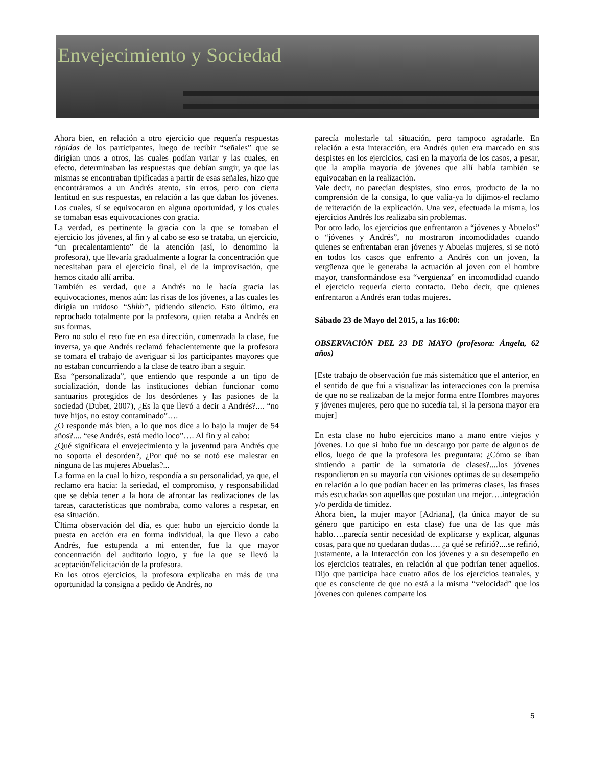Envejecimiento y Sociedad
Ahora bien, en relación a otro ejercicio que requería respuestas rápidas de los participantes, luego de recibir “señales” que se dirigían unos a otros, las cuales podían variar y las cuales, en efecto, determinaban las respuestas que debían surgir, ya que las mismas se encontraban tipificadas a partir de esas señales, hizo que encontráramos a un Andrés atento, sin erros, pero con cierta lentitud en sus respuestas, en relación a las que daban los jóvenes. Los cuales, sí se equivocaron en alguna oportunidad, y los cuales se tomaban esas equivocaciones con gracia.
La verdad, es pertinente la gracia con la que se tomaban el ejercicio los jóvenes, al fin y al cabo se eso se trataba, un ejercicio, “un precalentamiento” de la atención (así, lo denomino la profesora), que llevaría gradualmente a lograr la concentración que necesitaban para el ejercicio final, el de la improvisación, que hemos citado allí arriba.
También es verdad, que a Andrés no le hacía gracia las equivocaciones, menos aún: las risas de los jóvenes, a las cuales les dirigía un ruidoso “Shhh”, pidiendo silencio. Esto último, era reprochado totalmente por la profesora, quien retaba a Andrés en sus formas.
Pero no solo el reto fue en esa dirección, comenzada la clase, fue inversa, ya que Andrés reclamó fehacientemente que la profesora se tomara el trabajo de averiguar si los participantes mayores que no estaban concurriendo a la clase de teatro iban a seguir.
Esa “personalizada”, que entiendo que responde a un tipo de socialización, donde las instituciones debían funcionar como santuarios protegidos de los desórdenes y las pasiones de la sociedad (Dubet, 2007), ¿Es la que llevó a decir a Andrés?.... “no tuve hijos, no estoy contaminado”….
¿O responde más bien, a lo que nos dice a lo bajo la mujer de 54 años?.... “ese Andrés, está medio loco”…. Al fin y al cabo:
¿Qué significara el envejecimiento y la juventud para Andrés que no soporta el desorden?, ¿Por qué no se notó ese malestar en ninguna de las mujeres Abuelas?...
La forma en la cual lo hizo, respondía a su personalidad, ya que, el reclamo era hacia: la seriedad, el compromiso, y responsabilidad que se debía tener a la hora de afrontar las realizaciones de las tareas, características que nombraba, como valores a respetar, en esa situación.
Última observación del día, es que: hubo un ejercicio donde la puesta en acción era en forma individual, la que llevo a cabo Andrés, fue estupenda a mi entender, fue la que mayor concentración del auditorio logro, y fue la que se llevó la aceptación/felicitación de la profesora.
En los otros ejercicios, la profesora explicaba en más de una oportunidad la consigna a pedido de Andrés, no
parecía molestarle tal situación, pero tampoco agradarle. En relación a esta interacción, era Andrés quien era marcado en sus despistes en los ejercicios, casi en la mayoría de los casos, a pesar, que la amplia mayoría de jóvenes que allí había también se equivocaban en la realización.
Vale decir, no parecían despistes, sino erros, producto de la no comprensión de la consiga, lo que valía-ya lo dijimos-el reclamo de reiteración de la explicación. Una vez, efectuada la misma, los ejercicios Andrés los realizaba sin problemas.
Por otro lado, los ejercicios que enfrentaron a “jóvenes y Abuelos” o “jóvenes y Andrés”, no mostraron incomodidades cuando quienes se enfrentaban eran jóvenes y Abuelas mujeres, si se notó en todos los casos que enfrento a Andrés con un joven, la vergüenza que le generaba la actuación al joven con el hombre mayor, transformándose esa “vergüenza” en incomodidad cuando el ejercicio requería cierto contacto. Debo decir, que quienes enfrentaron a Andrés eran todas mujeres.
Sábado 23 de Mayo del 2015, a las 16:00:
OBSERVACIÓN DEL 23 DE MAYO (profesora: Ángela, 62 años)
[Este trabajo de observación fue más sistemático que el anterior, en el sentido de que fui a visualizar las interacciones con la premisa de que no se realizaban de la mejor forma entre Hombres mayores y jóvenes mujeres, pero que no sucedía tal, si la persona mayor era mujer]
En esta clase no hubo ejercicios mano a mano entre viejos y jóvenes. Lo que si hubo fue un descargo por parte de algunos de ellos, luego de que la profesora les preguntara: ¿Cómo se iban sintiendo a partir de la sumatoria de clases?....los jóvenes respondieron en su mayoría con visiones optimas de su desempeño en relación a lo que podían hacer en las primeras clases, las frases más escuchadas son aquellas que postulan una mejor….integración y/o perdida de timidez.
Ahora bien, la mujer mayor [Adriana], (la única mayor de su género que participo en esta clase) fue una de las que más hablo….parecía sentir necesidad de explicarse y explicar, algunas cosas, para que no quedaran dudas…. ¿a qué se refirió?....se refirió, justamente, a la Interacción con los jóvenes y a su desempeño en los ejercicios teatrales, en relación al que podrían tener aquellos. Dijo que participa hace cuatro años de los ejercicios teatrales, y que es consciente de que no está a la misma “velocidad” que los jóvenes con quienes comparte los
5